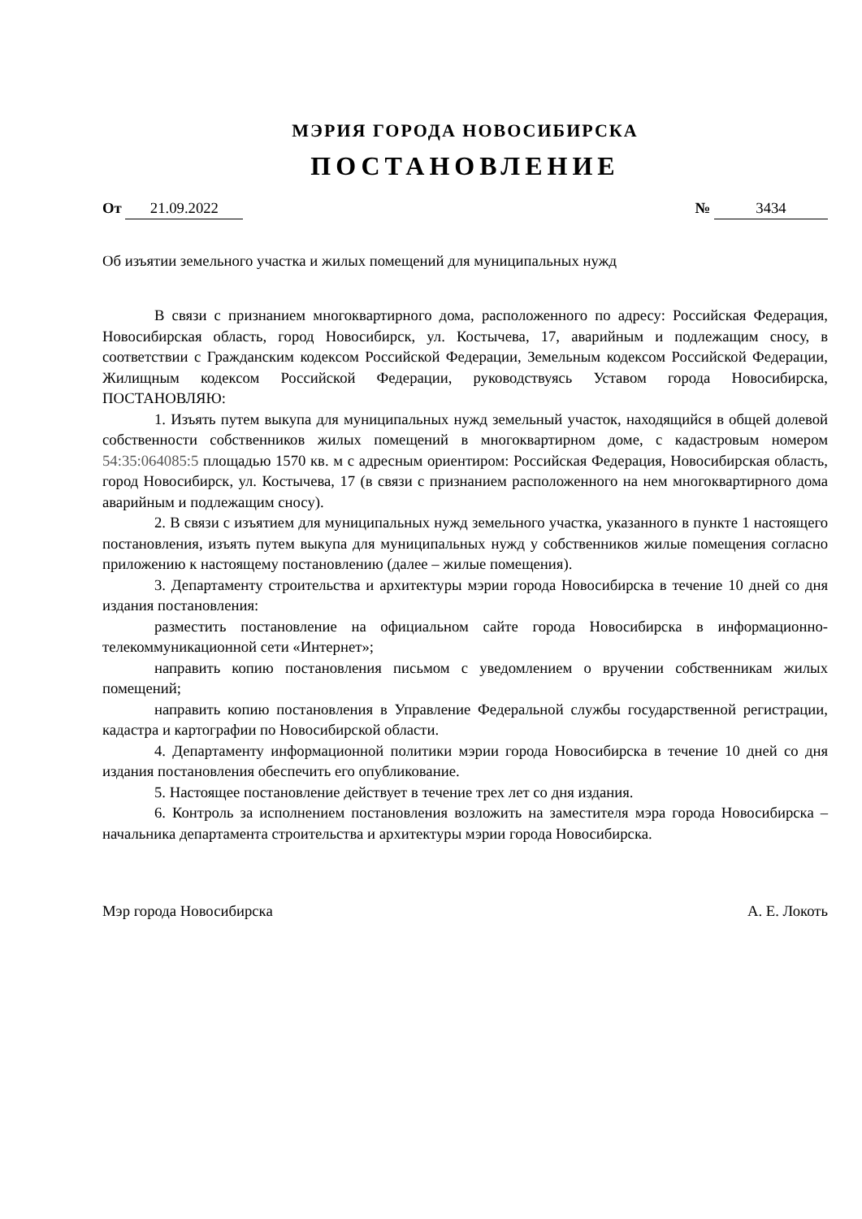МЭРИЯ ГОРОДА НОВОСИБИРСКА
ПОСТАНОВЛЕНИЕ
От 21.09.2022 № 3434
Об изъятии земельного участка и жилых помещений для муниципальных нужд
В связи с признанием многоквартирного дома, расположенного по адресу: Российская Федерация, Новосибирская область, город Новосибирск, ул. Костычева, 17, аварийным и подлежащим сносу, в соответствии с Гражданским кодексом Российской Федерации, Земельным кодексом Российской Федерации, Жилищным кодексом Российской Федерации, руководствуясь Уставом города Новосибирска, ПОСТАНОВЛЯЮ:
1. Изъять путем выкупа для муниципальных нужд земельный участок, находящийся в общей долевой собственности собственников жилых помещений в многоквартирном доме, с кадастровым номером 54:35:064085:5 площадью 1570 кв. м с адресным ориентиром: Российская Федерация, Новосибирская область, город Новосибирск, ул. Костычева, 17 (в связи с признанием расположенного на нем многоквартирного дома аварийным и подлежащим сносу).
2. В связи с изъятием для муниципальных нужд земельного участка, указанного в пункте 1 настоящего постановления, изъять путем выкупа для муниципальных нужд у собственников жилые помещения согласно приложению к настоящему постановлению (далее – жилые помещения).
3. Департаменту строительства и архитектуры мэрии города Новосибирска в течение 10 дней со дня издания постановления:
разместить постановление на официальном сайте города Новосибирска в информационно-телекоммуникационной сети «Интернет»;
направить копию постановления письмом с уведомлением о вручении собственникам жилых помещений;
направить копию постановления в Управление Федеральной службы государственной регистрации, кадастра и картографии по Новосибирской области.
4. Департаменту информационной политики мэрии города Новосибирска в течение 10 дней со дня издания постановления обеспечить его опубликование.
5. Настоящее постановление действует в течение трех лет со дня издания.
6. Контроль за исполнением постановления возложить на заместителя мэра города Новосибирска – начальника департамента строительства и архитектуры мэрии города Новосибирска.
Мэр города Новосибирска А. Е. Локоть